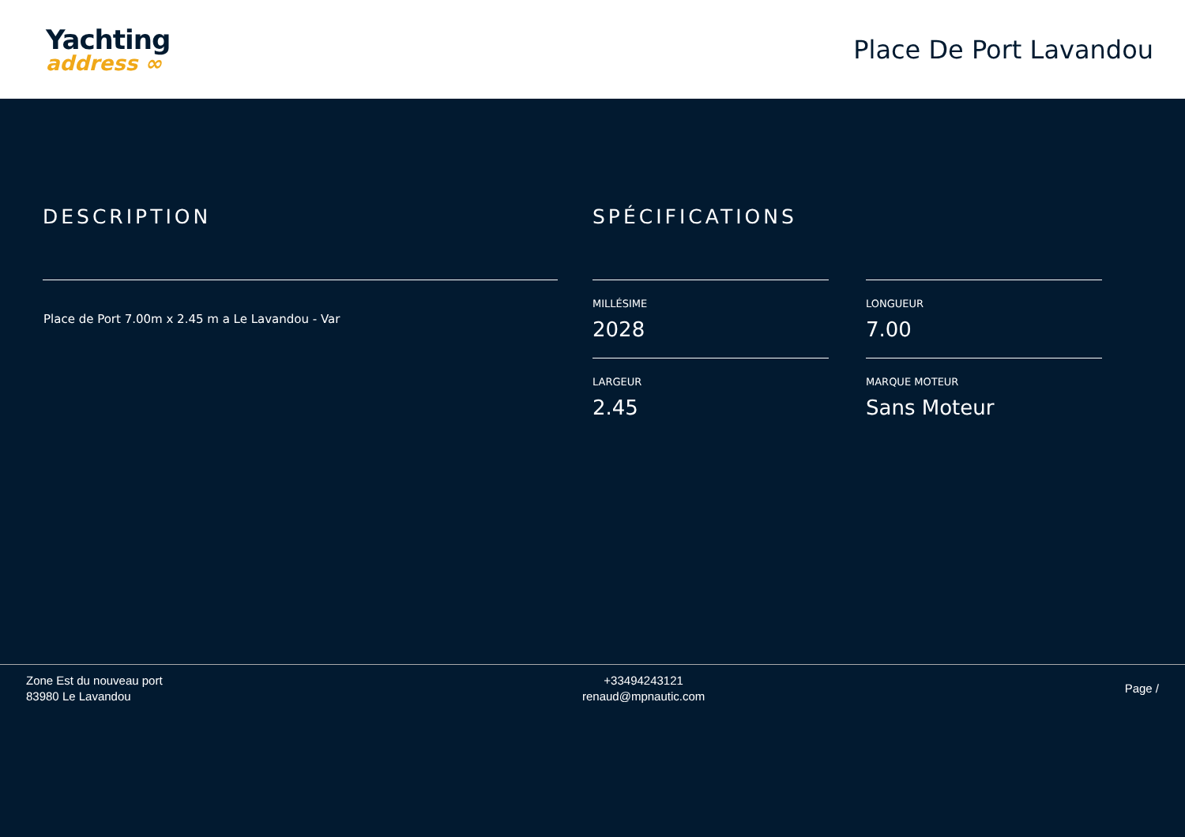Yachting
address ∞
Place De Port Lavandou
DESCRIPTION
Place de Port 7.00m x 2.45 m a Le Lavandou - Var
SPÉCIFICATIONS
MILLÉSIME
2028
LONGUEUR
7.00
LARGEUR
2.45
MARQUE MOTEUR
Sans Moteur
Zone Est du nouveau port
83980 Le Lavandou
+33494243121
renaud@mpnautic.com
Page /